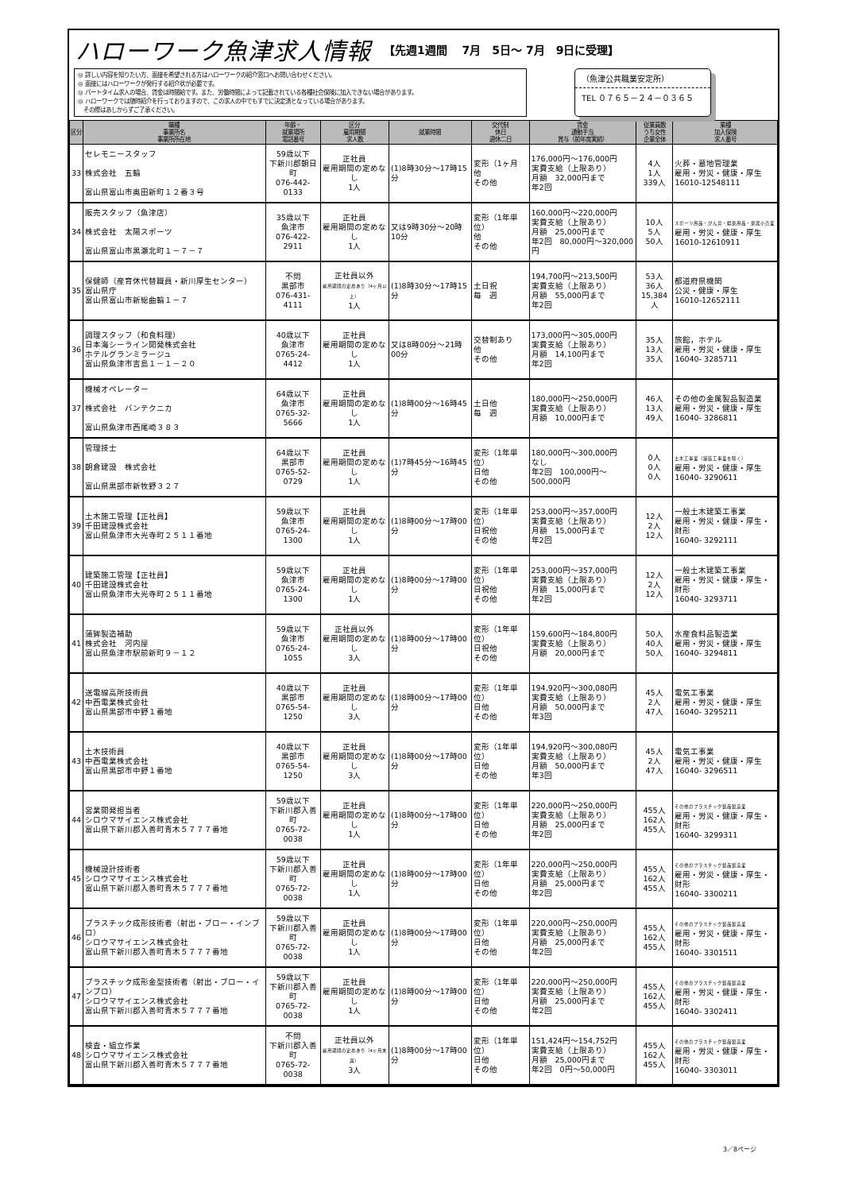ハローワーク魚津求人情報 【先週1週間　 7月　5日～ 7月　9日に受理】
◎ 詳しい内容を知りたい方、面接を希望される方はハローワークの紹介窓口へお問い合わせください。
◎ 面接にはハローワークが発行する紹介状が必要です。
◎ パートタイム求人の場合、賃金は時間給です。また、労働時間によって記載されている各種社会保険に加入できない場合があります。
◎ ハローワークでは随時紹介を行っておりますので、この求人の中でもすでに決定済となっている場合があります。
　その際はあしからずご了承ください。
（魚津公共職業安定所）
TEL ０７６５－２４－０３６５
| 区分 | 職種 事業所名 事業所所在地 | 年齢・ 就業場所 電話番号 | 区分 雇用期間 求人数 | 就業時間 | 交代制 休日 週休二日 | 賃金 通勤手当 賞与（前年度実績） | 従業員数 うち女性 企業全体 | 業種 加入保険 求人番号 |
| --- | --- | --- | --- | --- | --- | --- | --- | --- |
| 33 | セレモニースタッフ 株式会社 五輪 富山県富山市奥田新町１２番３号 | 59歳以下 下新川郡朝日町 076-442-0133 | 正社員 雇用期間の定めなし 1人 | (1)8時30分～17時15分 | 変形（1ヶ月 他 その他 | 176,000円～176,000円 実費支給（上限あり） 月額 32,000円まで 年2回 | 4人 1人 339人 | 火葬・墓地管理業 雇用・労災・健康・厚生 16010-12548111 |
| 34 | 販売スタッフ（魚津店） 株式会社 太陽スポーツ 富山県富山市黒瀬北町１－７－７ | 35歳以下 魚津市 076-422-2911 | 正社員 雇用期間の定めなし 1人 | 又は9時30分～20時10分 | 変形（1年単位） 他 その他 | 160,000円～220,000円 実費支給（上限あり） 月額 25,000円まで 年2回 80,000円～320,000円 | 10人 5人 50人 | スポーツ用品・がん具・娯楽用品・楽器小売業 雇用・労災・健康・厚生 16010-12610911 |
| 35 | 保健師（産育休代替職員・新川厚生センター） 富山県庁 富山県富山市新総曲輪１－７ | 不問 黒部市 076-431-4111 | 正社員以外 雇用期間の定めあり（4ヶ月以上） 1人 | (1)8時30分～17時15分 | 土日祝 毎 週 | 194,700円～213,500円 実費支給（上限あり） 月額 55,000円まで 年2回 | 53人 36人 15,384人 | 都道府県機関 公災・健康・厚生 16010-12652111 |
| 36 | 調理スタッフ（和食料理） 日本海シーライン開発株式会社 ホテルグランミラージュ 富山県魚津市吉島１－１－２０ | 40歳以下 魚津市 0765-24-4412 | 正社員 雇用期間の定めなし 1人 | 又は8時00分～21時00分 | 交替制あり 他 その他 | 173,000円～305,000円 実費支給（上限あり） 月額 14,100円まで 年2回 | 35人 13人 35人 | 旅館，ホテル 雇用・労災・健康・厚生 16040- 3285711 |
| 37 | 機械オペレーター 株式会社 バンテクニカ 富山県魚津市西尾崎３８３ | 64歳以下 魚津市 0765-32-5666 | 正社員 雇用期間の定めなし 1人 | (1)8時00分～16時45分 | 土日他 毎 週 | 180,000円～250,000円 実費支給（上限あり） 月額 10,000円まで | 46人 13人 49人 | その他の金属製品製造業 雇用・労災・健康・厚生 16040- 3286811 |
| 38 | 管理技士 朝倉建設 株式会社 富山県黒部市新牧野３２７ | 64歳以下 黒部市 0765-52-0729 | 正社員 雇用期間の定めなし 1人 | (1)7時45分～16時45分 | 変形（1年単位） 日他 その他 | 180,000円～300,000円 なし 年2回 100,000円～500,000円 | 0人 0人 0人 | 土木工事業（舗装工事業を除く） 雇用・労災・健康・厚生 16040- 3290611 |
| 39 | 土木施工管理【正社員】 千田建設株式会社 富山県魚津市大光寺町２５１１番地 | 59歳以下 魚津市 0765-24-1300 | 正社員 雇用期間の定めなし 1人 | (1)8時00分～17時00分 | 変形（1年単位） 日祝他 その他 | 253,000円～357,000円 実費支給（上限あり） 月額 15,000円まで 年2回 | 12人 2人 12人 | 一般土木建築工事業 雇用・労災・健康・厚生・財形 16040- 3292111 |
| 40 | 建築施工管理【正社員】 千田建設株式会社 富山県魚津市大光寺町２５１１番地 | 59歳以下 魚津市 0765-24-1300 | 正社員 雇用期間の定めなし 1人 | (1)8時00分～17時00分 | 変形（1年単位） 日祝他 その他 | 253,000円～357,000円 実費支給（上限あり） 月額 15,000円まで 年2回 | 12人 2人 12人 | 一般土木建築工事業 雇用・労災・健康・厚生・財形 16040- 3293711 |
| 41 | 蒲鉾製造補助 株式会社 河内屋 富山県魚津市駅前新町９－１２ | 59歳以下 魚津市 0765-24-1055 | 正社員以外 雇用期間の定めなし 3人 | (1)8時00分～17時00分 | 変形（1年単位） 日祝他 その他 | 159,600円～184,800円 実費支給（上限あり） 月額 20,000円まで | 50人 40人 50人 | 水産食料品製造業 雇用・労災・健康・厚生 16040- 3294811 |
| 42 | 送電線高所技術員 中西電業株式会社 富山県黒部市中野１番地 | 40歳以下 黒部市 0765-54-1250 | 正社員 雇用期間の定めなし 3人 | (1)8時00分～17時00分 | 変形（1年単位） 日他 その他 | 194,920円～300,080円 実費支給（上限あり） 月額 50,000円まで 年3回 | 45人 2人 47人 | 電気工事業 雇用・労災・健康・厚生 16040- 3295211 |
| 43 | 土木技術員 中西電業株式会社 富山県黒部市中野１番地 | 40歳以下 黒部市 0765-54-1250 | 正社員 雇用期間の定めなし 3人 | (1)8時00分～17時00分 | 変形（1年単位） 日他 その他 | 194,920円～300,080円 実費支給（上限あり） 月額 50,000円まで 年3回 | 45人 2人 47人 | 電気工事業 雇用・労災・健康・厚生 16040- 3296511 |
| 44 | 営業開発担当者 シロウマサイエンス株式会社 富山県下新川郡入善町青木５７７７番地 | 59歳以下 下新川郡入善町 0765-72-0038 | 正社員 雇用期間の定めなし 1人 | (1)8時00分～17時00分 | 変形（1年単位） 日他 その他 | 220,000円～250,000円 実費支給（上限あり） 月額 25,000円まで 年2回 | 455人 162人 455人 | その他のプラスチック製品製造業 雇用・労災・健康・厚生・財形 16040- 3299311 |
| 45 | 機械設計技術者 シロウマサイエンス株式会社 富山県下新川郡入善町青木５７７７番地 | 59歳以下 下新川郡入善町 0765-72-0038 | 正社員 雇用期間の定めなし 1人 | (1)8時00分～17時00分 | 変形（1年単位） 日他 その他 | 220,000円～250,000円 実費支給（上限あり） 月額 25,000円まで 年2回 | 455人 162人 455人 | その他のプラスチック製品製造業 雇用・労災・健康・厚生・財形 16040- 3300211 |
| 46 | プラスチック成形技術者（射出・ブロー・インブロ） シロウマサイエンス株式会社 富山県下新川郡入善町青木５７７７番地 | 59歳以下 下新川郡入善町 0765-72-0038 | 正社員 雇用期間の定めなし 1人 | (1)8時00分～17時00分 | 変形（1年単位） 日他 その他 | 220,000円～250,000円 実費支給（上限あり） 月額 25,000円まで 年2回 | 455人 162人 455人 | その他のプラスチック製品製造業 雇用・労災・健康・厚生・財形 16040- 3301511 |
| 47 | プラスチック成形金型技術者（射出・ブロー・インブロ） シロウマサイエンス株式会社 富山県下新川郡入善町青木５７７７番地 | 59歳以下 下新川郡入善町 0765-72-0038 | 正社員 雇用期間の定めなし 1人 | (1)8時00分～17時00分 | 変形（1年単位） 日他 その他 | 220,000円～250,000円 実費支給（上限あり） 月額 25,000円まで 年2回 | 455人 162人 455人 | その他のプラスチック製品製造業 雇用・労災・健康・厚生・財形 16040- 3302411 |
| 48 | 検査・組立作業 シロウマサイエンス株式会社 富山県下新川郡入善町青木５７７７番地 | 不問 下新川郡入善町 0765-72-0038 | 正社員以外 雇用期間の定めあり（4ヶ月未満） 3人 | (1)8時00分～17時00分 | 変形（1年単位） 日他 その他 | 151,424円～154,752円 実費支給（上限あり） 月額 25,000円まで 年2回 0円～50,000円 | 455人 162人 455人 | その他のプラスチック製品製造業 雇用・労災・健康・厚生・財形 16040- 3303011 |
3／8ページ